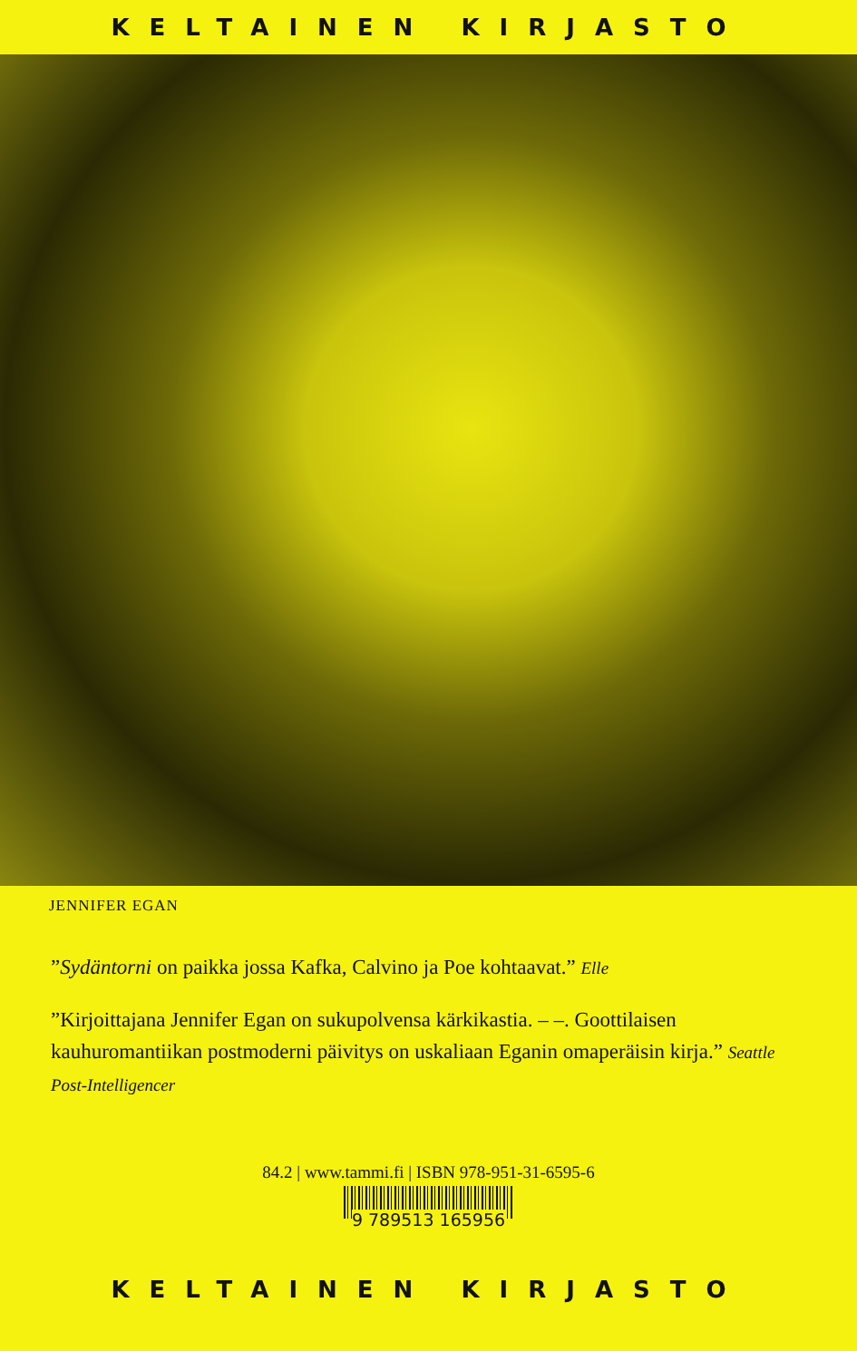KELTAINEN KIRJASTO
JENNIFER EGAN
”Sydäntorni on paikka jossa Kafka, Calvino ja Poe kohtaavat.” Elle
”Kirjoittajana Jennifer Egan on sukupolvensa kärkikastia. – –. Goottilaisen kauhuromantiikan postmoderni päivitys on uskaliaan Eganin omaperäisin kirja.” Seattle Post-Intelligencer
84.2 | www.tammi.fi | ISBN 978-951-31-6595-6
9 789513 165956
KELTAINEN KIRJASTO